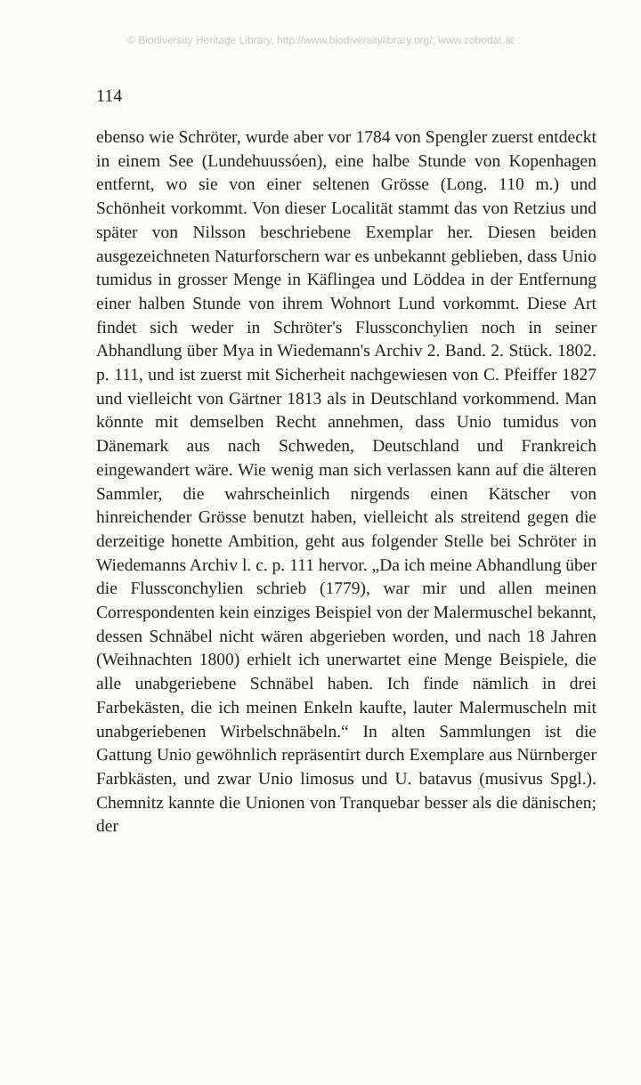© Biodiversity Heritage Library, http://www.biodiversitylibrary.org/; www.zobodat.at
114
ebenso wie Schröter, wurde aber vor 1784 von Spengler zuerst entdeckt in einem See (Lundehuussóen), eine halbe Stunde von Kopenhagen entfernt, wo sie von einer seltenen Grösse (Long. 110 m.) und Schönheit vorkommt. Von dieser Localität stammt das von Retzius und später von Nilsson beschriebene Exemplar her. Diesen beiden ausgezeichneten Naturforschern war es unbekannt geblieben, dass Unio tumidus in grosser Menge in Käflingea und Löddea in der Entfernung einer halben Stunde von ihrem Wohnort Lund vorkommt. Diese Art findet sich weder in Schröter's Flussconchylien noch in seiner Abhandlung über Mya in Wiedemann's Archiv 2. Band. 2. Stück. 1802. p. 111, und ist zuerst mit Sicherheit nachgewiesen von C. Pfeiffer 1827 und vielleicht von Gärtner 1813 als in Deutschland vorkommend. Man könnte mit demselben Recht annehmen, dass Unio tumidus von Dänemark aus nach Schweden, Deutschland und Frankreich eingewandert wäre. Wie wenig man sich verlassen kann auf die älteren Sammler, die wahrscheinlich nirgends einen Kätscher von hinreichender Grösse benutzt haben, vielleicht als streitend gegen die derzeitige honette Ambition, geht aus folgender Stelle bei Schröter in Wiedemanns Archiv l. c. p. 111 hervor. „Da ich meine Abhandlung über die Flussconchylien schrieb (1779), war mir und allen meinen Correspondenten kein einziges Beispiel von der Malermuschel bekannt, dessen Schnäbel nicht wären abgerieben worden, und nach 18 Jahren (Weihnachten 1800) erhielt ich unerwartet eine Menge Beispiele, die alle unabgeriebene Schnäbel haben. Ich finde nämlich in drei Farbekästen, die ich meinen Enkeln kaufte, lauter Malermuscheln mit unabgeriebenen Wirbelschnäbeln.“ In alten Sammlungen ist die Gattung Unio gewöhnlich repräsentirt durch Exemplare aus Nürnberger Farbkästen, und zwar Unio limosus und U. batavus (musivus Spgl.). Chemnitz kannte die Unionen von Tranquebar besser als die dänischen; der